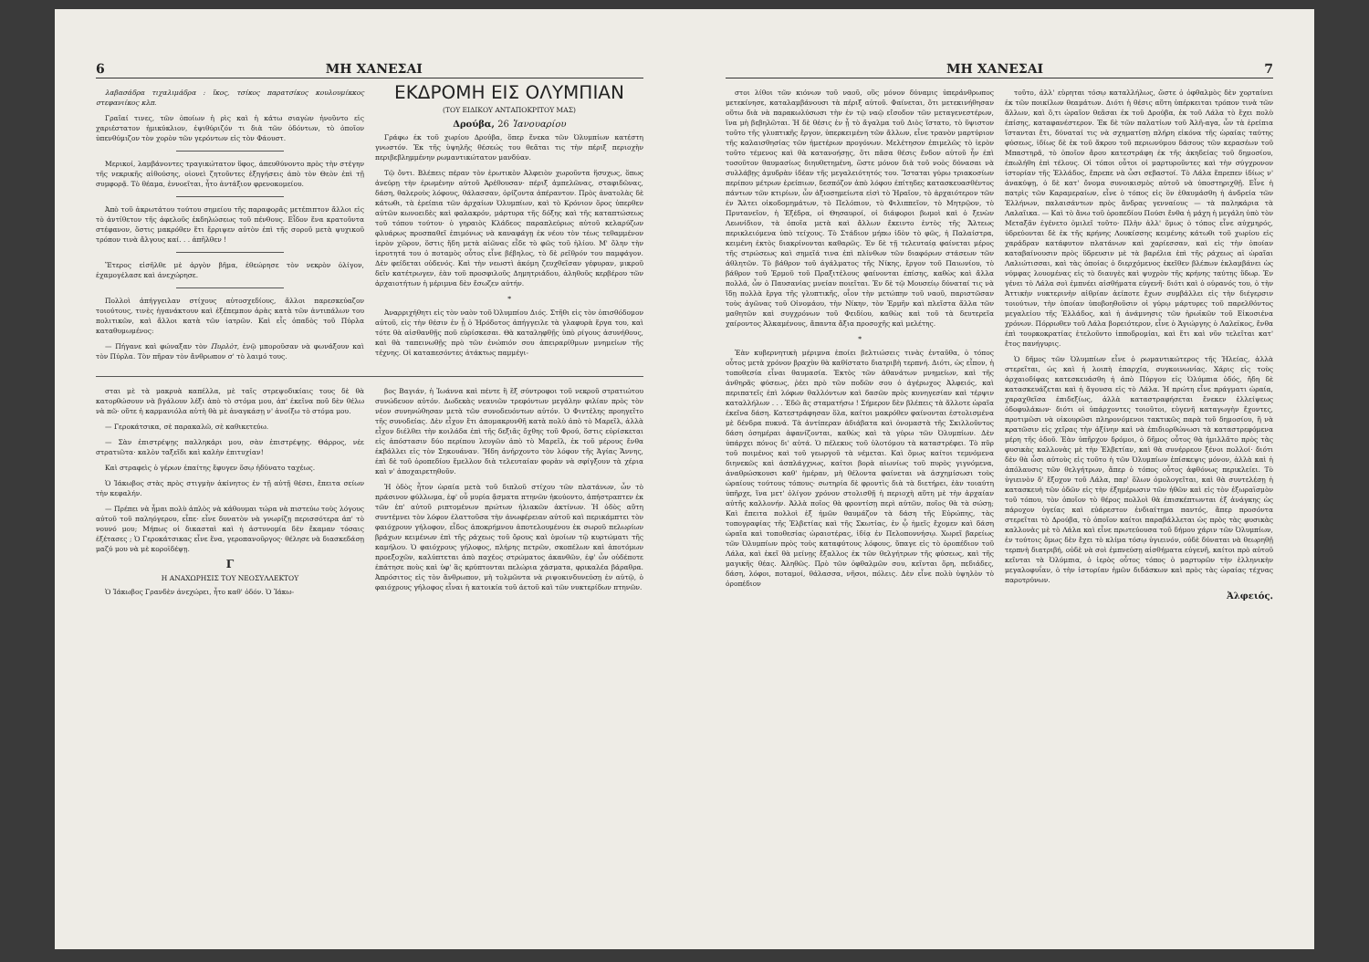6 ΜΗ ΧΑΝΕΣΑΙ
λαβασάδρα τιχαλιμάδρα : ἴκος, τσίκος παρατσίκος κουλουμίκκος στεφανιίκος κλπ.
Γραῖαί τινες, τῶν ὁποίων ἡ ρὶς καὶ ἡ κάτω σιαγὼν ἠνοῦντο εἰς χαριέστατον ἡμικύκλιον, ἐψιθύριζόν τι διὰ τῶν ὀδόντων, τὸ ὁποῖον ὑπενθύμιζον τὸν χορὸν τῶν γερόντων εἰς τὸν Φάουστ.
Μερικοί, λαμβάνοντες τραγικώτατον ὕφος, ἀπευθύνοντο πρὸς τὴν στέγην τῆς νεκρικῆς αἰθούσης, οἱονεὶ ζητοῦντες ἐξηγήσεις ἀπὸ τὸν Θεὸν ἐπὶ τῇ συμφορᾷ. Τὸ θέαμα, ἐννοεῖται, ἦτο ἀντάξιον φρενοκομείου.
Ἀπὸ τοῦ ἀκρωτάτου τούτου σημείου τῆς παραφορᾶς μετέπιπτον ἄλλοι εἰς τὸ ἀντίθετον τῆς ἀφελοῦς ἐκδηλώσεως τοῦ πένθους. Εἶδον ἕνα κρατοῦντα στέφανον, ὅστις μακρόθεν ἔτι ἔρριψεν αὐτὸν ἐπὶ τῆς σοροῦ μετὰ ψυχικοῦ τρόπον τινὰ ἄλγους καί. . . ἀπῆλθεν !
Ἕτερος εἰσῆλθε μὲ ἀργὸν βῆμα, ἐθεώρησε τὸν νεκρὸν ὀλίγον, ἐχαμογέλασε καὶ ἀνεχώρησε.
Πολλοὶ ἀπήγγειλαν στίχους αὐτοσχεδίους, ἄλλοι παρεσκεύαζον τοιούτους, τινὲς ἠγανάκτουν καὶ ἐξέπεμπον ἀρὰς κατὰ τῶν ἀντιπάλων του πολιτικῶν, καὶ ἄλλοι κατὰ τῶν ἰατρῶν. Καὶ εἷς ὀπαδὸς τοῦ Πύρλα καταθυμωμένος:
— Πήγανε καὶ φώναξαν τὸν Πυρλὸτ, ἐνῷ μποροῦσαν νὰ φωνάξουν καὶ τὸν Πύρλα. Τὸν πῆραν τὸν ἄνθρωπον σ' τὸ λαιμό τους.
ΕΚΔΡΟΜΗ ΕΙΣ ΟΛΥΜΠΙΑΝ
(ΤΟΥ ΕΙΔΙΚΟΥ ΑΝΤΑΠΟΚΡΙΤΟΥ ΜΑΣ)
Δρούβα, 26 Ἰανουαρίου
Γράφω ἐκ τοῦ χωρίου Δρούβα, ὅπερ ἕνεκα τῶν Ὀλυμπίων κατέστη γνωστόν. Ἐκ τῆς ὑψηλῆς θέσεώς του θεᾶται τις τὴν πέριξ περιοχὴν περιβεβλημμένην ρωμαντικώτατον μανδύαν.
Τῷ ὄντι. Βλέπεις πέραν τὸν ἐρωτικὸν Ἀλφειὸν χωροῦντα ἥσυχως, ὅπως ἀνεύρῃ τὴν ἐρωμένην αὐτοῦ Ἀρέθουσαν· πέριξ ἀμπελῶνας, σταφιδῶνας, δάση, θαλεροὺς λόφους, θάλασσαν, ὁρίζοντα ἀπέραντον. Πρὸς ἀνατολὰς δὲ κάτωθι, τὰ ἐρείπια τῶν ἀρχαίων Ὀλυμπίων, καὶ τὸ Κρόνιον ὄρος ὑπερθεν αὐτῶν κωνοειδὲς καὶ φαλακρόν, μάρτυρα τῆς δόξης καὶ τῆς καταπτώσεως τοῦ τόπου τούτου· ὁ γηραιὸς Κλάδεος παραπλεύρως αὐτοῦ κελαρύζων φλυάρως προσπαθεῖ ἐπιμόνως νὰ καναφάγῃ ἐκ νέου τὸν τέως τεθαμμένον ἱερὸν χῶρον, ὅστις ἤδη μετὰ αἰῶνας εἶδε τὸ φῶς τοῦ ἡλίου. Μ' ὅλην τὴν ἱεροτητά του ὁ ποταμὸς οὗτος εἶνε βέβηλος, τὸ δὲ ρεῖθρόν του παμφάγον. Δὲν φείδεται οὐδενός. Καὶ τὴν νεωστὶ ἀκόμη ζευχθεῖσαν γέφυραν, μικροῦ δεῖν κατέτρωγεν, ἐὰν τοῦ προσφιλοῦς Δημητριάδου, ἀληθοῦς κερβέρου τῶν ἀρχαιοτήτων ἡ μέριμνα δὲν ἔσωζεν αὐτήν.
*
Ἀναρριχήθητι εἰς τὸν ναὸν τοῦ Ὀλυμπίου Διός. Στῆθι εἰς τὸν ὀπισθόδομον αὐτοῦ, εἰς τὴν θέσιν ἐν ᾗ ὁ Ἡρόδοτος ἀπήγγειλε τὰ γλαφυρὰ ἔργα του, καὶ τότε θὰ αἰσθανθῇς ποῦ εὑρίσκεσαι. Θὰ καταληφθῇς ὑπὸ ρίγους ἀσυνήθους, καὶ θὰ ταπεινωθῇς πρὸ τῶν ἐνώπιόν σου ἀπειραρίθμων μνημείων τῆς τέχνης. Οἱ καταπεσόντες ἀτάκτως παμμέγι-
σται μὲ τὰ μακρυὰ καπέλλα, μὲ ταῖς στρεψοδικίαις τους δὲ θὰ κατορθώσουν νὰ βγάλουν λέξι ἀπὸ τὸ στόμα μου, ἀπ' ἐκεῖνα ποῦ δὲν θέλω νὰ πῶ· οὔτε ἡ καρμανιόλα αὐτὴ θὰ μὲ ἀναγκάσῃ ν' ἀνοίξω τὸ στόμα μου.
— Γεροκάτσικα, σὲ παρακαλῶ, σὲ καθικετεύω.
— Σὰν ἐπιστρέψῃς παλληκάρι μου, σὰν ἐπιστρέψῃς. Θάρρος, νέε στρατιῶτα· καλὸν ταξεῖδι καὶ καλὴν ἐπιτυχίαν!
Καὶ στραφεὶς ὁ γέρων ἐπαίτης ἔφυγεν ὅσῳ ἠδύνατο ταχέως.
Ὁ Ἰάκωβος στὰς πρὸς στιγμὴν ἀκίνητος ἐν τῇ αὐτῇ θέσει, ἔπειτα σείων τὴν κεφαλήν.
— Πρέπει νὰ ἦμαι πολὺ ἁπλὸς νὰ κάθουμαι τώρα νὰ πιστεύω τοὺς λόγους αὐτοῦ τοῦ παληόγερου, εἶπε· εἶνε δυνατὸν νὰ γνωρίζῃ περισσότερα ἀπ' τὸ νουνό μου; Μήπως οἱ δικασταὶ καὶ ἡ ἀστυνομία δὲν ἔκαμαν τόσαις ἐξέτασες ; Ὁ Γεροκάτσικας εἶνε ἕνα, γεροπανοῦργος· θέλησε νὰ διασκεδάσῃ μαζύ μου νὰ μὲ κοροϊδέψῃ.
Γ
Η ΑΝΑΧΩΡΗΣΙΣ ΤΟΥ ΝΕΟΣΥΛΛΕΚΤΟΥ
Ὁ Ἰάκωβος Γρανδὲν ἀνεχώρει, ἦτο καθ' ὁδόν. Ὁ Ἰάκω-
βος Βαγιάν, ἡ Ἰωάννα καὶ πέντε ἢ ἓξ σύντροφοι τοῦ νεκροῦ στρατιώτου συνώδευον αὐτόν. Δωδεκὰς νεανιῶν τρεφόντων μεγάλην φιλίαν πρὸς τὸν νέον συνηνώθησαν μετὰ τῶν συνοδευόντων αὐτόν. Ὁ Φιντέλης προηγεῖτο τῆς συνοδείας. Δὲν εἶχον ἔτι ἀπομακρυνθῆ κατὰ πολὺ ἀπὸ τὸ Μαρεῖλ, ἀλλὰ εἶχον διέλθει τὴν κοιλάδα ἐπὶ τῆς δεξιᾶς ὄχθης τοῦ Φρού, ὅστις εὑρίσκεται εἰς ἀπόστασιν δύο περίπου λευγῶν ἀπὸ τὸ Μαρεῖλ, ἐκ τοῦ μέρους ἔνθα ἐκβάλλει εἰς τὸν Σηκουάναν. Ἤδη ἀνήρχοντο τὸν λόφον τῆς Ἁγίας Ἄννης, ἐπὶ δὲ τοῦ ὀροπεδίου ἔμελλον διὰ τελευταίαν φορὰν νὰ σφίγξουν τὰ χέρια καὶ ν' ἀποχαιρετηθοῦν.
Ἡ ὁδὸς ἦτον ὡραία μετὰ τοῦ διπλοῦ στίχου τῶν πλατάνων, ὧν τὸ πράσινον φύλλωμα, ἐφ' οὗ μυρία ᾄσματα πτηνῶν ἠκούοντο, ἀπήστραπτεν ἐκ τῶν ἐπ' αὐτοῦ ριπτομένων πρώτων ἡλιακῶν ἀκτίνων. Ἡ ὁδὸς αὕτη συντέμνει τὸν λόφον ἐλαττοῦσα τὴν ἀνωφέρειαν αὐτοῦ καὶ περικάμπτει τὸν φαιόχρουν γήλοφον, εἶδος ἀποκρήμνου ἀποτελουμένου ἐκ σωροῦ πελωρίων βράχων κειμένων ἐπὶ τῆς ράχεως τοῦ ὄρους καὶ ὁμοίων τῷ κυρτώματι τῆς καμήλου. Ὁ φαιόχρους γήλοφος, πλήρης πετρῶν, σκοπέλων καὶ ἀποτόμων προεξοχῶν, καλύπτεται ἀπὸ παχέος στρώματος ἀκανθῶν, ἐφ' ὧν οὐδέποτε ἐπάτησε ποὺς καὶ ὑφ' ἃς κρύπτονται πελώρια χάσματα, φρικαλέα βάραθρα. Ἀπρόσιτος εἰς τὸν ἄνθρωπον, μὴ τολμῶντα νὰ ριψοκινδυνεύσῃ ἐν αὐτῷ, ὁ φαιόχρους γήλοφος εἶναι ἡ κατοικία τοῦ ἀετοῦ καὶ τῶν νυκτερίδων πτηνῶν.
ΜΗ ΧΑΝΕΣΑΙ 7
στοι λίθοι τῶν κιόνων τοῦ ναοῦ, οὓς μόνον δύναμις ὑπεράνθρωπος μετεκίνησε, καταλαμβάνουσι τὰ πέριξ αὐτοῦ. Φαίνεται, ὅτι μετεκινήθησαν οὕτω διὰ νὰ παρακωλύσωσι τὴν ἐν τῷ ναῷ εἴσοδον τῶν μεταγενεστέρων, ἵνα μὴ βεβηλῶται. Ἡ δὲ θέσις ἐν ᾗ τὸ ἄγαλμα τοῦ Διὸς ἵστατο, τὸ ὕψιστον τοῦτο τῆς γλυπτικῆς ἔργον, ὑπερκειμένη τῶν ἄλλων, εἶνε τρανὸν μαρτύριον τῆς καλαισθησίας τῶν ἡμετέρων προγόνων. Μελέτησον ἐπιμελῶς τὸ ἱερὸν τοῦτο τέμενος καὶ θὰ κατανοήσῃς, ὅτι πᾶσα θέσις ἔνδον αὐτοῦ ἦν ἐπὶ τοσοῦτον θαυμασίως διηυθετημένη, ὥστε μόνον διὰ τοῦ νοὸς δύνασαι νὰ συλλάβῃς ἀμυδρὰν ἰδέαν τῆς μεγαλειότητός του. Ἵσταται γύρω τριακοσίων περίπου μέτρων ἐρείπιων, δεσπόζον ἀπὸ λόφου ἐπίτηδες κατασκευασθέντος πάντων τῶν κτιρίων, ὧν ἀξιοσημείωτα εἰσὶ τὸ Ἡραῖον, τὸ ἀρχαιότερον τῶν ἐν Ἄλτει οἰκοδομημάτων, τὸ Πελόπιον, τὸ Φιλιππεῖον, τὸ Μητρῷον, τὸ Πρυτανεῖον, ἡ Ἐξέδρα, οἱ Θησαυροί, οἱ διάφοροι βωμοὶ καὶ ὁ ξενὼν Λεωνίδιον, τὰ ὁποῖα μετὰ καὶ ἄλλων ἔκειντο ἐντὸς τῆς Ἄλτεως περικλειόμενα ὑπὸ τείχους. Τὸ Στάδιον μήπω ἰδὸν τὸ φῶς, ἡ Παλαίστρα, κειμένη ἐκτὸς διακρίνονται καθαρῶς. Ἐν δὲ τῇ τελευταίᾳ φαίνεται μέρος τῆς στρώσεως καὶ σημεῖά τινα ἐπὶ πλίνθων τῶν διαφόρων στάσεων τῶν ἀθλητῶν. Τὸ βάθρον τοῦ ἀγάλματος τῆς Νίκης, ἔργον τοῦ Παιωνίου, τὸ βάθρον τοῦ Ἑρμοῦ τοῦ Πραξιτέλους φαίνονται ἐπίσης, καθὼς καὶ ἄλλα πολλά, ὧν ὁ Παυσανίας μνείαν ποιεῖται. Ἐν δὲ τῷ Μουσείῳ δύναταί τις νὰ ἴδῃ πολλὰ ἔργα τῆς γλυπτικῆς, οἷον τὴν μετώπην τοῦ ναοῦ, παριστῶσαν τοὺς ἀγῶνας τοῦ Οἰνομάου, τὴν Νίκην, τὸν Ἑρμῆν καὶ πλεῖστα ἄλλα τῶν μαθητῶν καὶ συγχρόνων τοῦ Φειδίου, καθὼς καὶ τοῦ τὰ δευτερεῖα χαίροντος Ἀλκαμένους, ἅπαντα ἄξια προσοχῆς καὶ μελέτης.
*
Ἐὰν κυβερνητικὴ μέριμνα ἐποίει βελτιώσεις τινὰς ἐνταῦθα, ὁ τόπος οὗτος μετὰ χρόνον βραχὺν θὰ καθίστατο διατριβὴ τερπνή. Διότι, ὡς εἶπον, ἡ τοποθεσία εἶναι θαυμασία. Ἐκτὸς τῶν ἀθανάτων μνημείων, καὶ τῆς ἀνθηρᾶς φύσεως, ῥέει πρὸ τῶν ποδῶν σου ὁ ἀγέρωχος Ἀλφειός, καὶ περιπατεῖς ἐπὶ λόφων θαλλόντων καὶ δασῶν πρὸς κυνηγεσίαν καὶ τέρψιν καταλλήλων . . . Ἐδῶ ἂς σταματήσω ! Σήμερον δὲν βλέπεις τὰ ἄλλοτε ὡραῖα ἐκεῖνα δάση. Κατεστράφησαν ὅλα, καίτοι μακρόθεν φαίνονται ἐστολισμένα μὲ δένδρα πυκνά. Τὰ ἀντίπεραν ἀδιάβατα καὶ ὀνομαστὰ τῆς Σκιλλοῦντος δάση ὁσημέραι ἀφανίζονται, καθὼς καὶ τὰ γύρω τῶν Ὀλυμπίων. Δὲν ὑπάρχει πόνος δι' αὐτά. Ὁ πέλεκυς τοῦ ὑλοτόμου τὰ καταστρέφει. Τὸ πῦρ τοῦ ποιμένος καὶ τοῦ γεωργοῦ τὰ νέμεται. Καὶ ὅμως καίτοι τεμνόμενα διηνεκῶς καὶ ἀσπλάγχνως, καίτοι βορὰ αἰωνίως τοῦ πυρὸς γιγνόμενα, ἀναθρώσκουσι καθ' ἡμέραν, μὴ θέλοντα φαίνεται νὰ ἀσχημίσωσι τοὺς ὡραίους τούτους τόπους· σωτηρία δὲ φροντὶς διὰ τὰ διετήρει, ἐὰν τοιαύτη ὑπῆρχε, ἵνα μετ' ὀλίγον χρόνον στολισθῇ ἡ περιοχὴ αὕτη μὲ τὴν ἀρχαίαν αὐτῆς καλλονήν. Ἀλλὰ ποῖος θὰ φροντίσῃ περὶ αὐτῶν, ποῖος θὰ τὰ σώσῃ; Καὶ ἔπειτα πολλοὶ ἐξ ἡμῶν θαυμάζον τὰ δάση τῆς Εὐρώπης, τὰς τοπογραφίας τῆς Ἑλβετίας καὶ τῆς Σκωτίας, ἐν ᾧ ἡμεῖς ἔχομεν καὶ δάση ὡραῖα καὶ τοποθεσίας ὡραιοτέρας, ἰδίᾳ ἐν Πελοποννήσῳ. Χωρεῖ βαρείως τῶν Ὀλυμπίων πρὸς τοὺς καταφύτους λόφους, ὕπαγε εἰς τὸ ὀροπέδιον τοῦ Λάλα, καὶ ἐκεῖ θὰ μείνῃς ἔξαλλος ἐκ τῶν θελγήτρων τῆς φύσεως, καὶ τῆς μαγικῆς θέας. Ἀληθῶς. Πρὸ τῶν ὀφθαλμῶν σου, κεῖνται ὄρη, πεδιάδες, δάση, λόφοι, ποταμοί, θάλασσα, νῆσοι, πόλεις. Δὲν εἶνε πολὺ ὑψηλὸν τὸ ὀροπέδιον
τοῦτο, ἀλλ' εὑρηται τόσῳ καταλλήλως, ὥστε ὁ ὀφθαλμὸς δὲν χορταίνει ἐκ τῶν ποικίλων θεαμάτων. Διότι ἡ θέσις αὕτη ὑπέρκειται τρόπον τινὰ τῶν ἄλλων, καὶ ὅ,τι ὡραῖον θεᾶσαι ἐκ τοῦ Δρούβα, ἐκ τοῦ Λάλα τὸ ἔχει πολὺ ἐπίσης, καταφανέστερον. Ἐκ δὲ τῶν παλατίων τοῦ Ἀλῆ-αγα, ὧν τὰ ἐρείπια ἵστανται ἔτι, δύναταί τις νὰ σχηματίσῃ πλήρη εἰκόνα τῆς ὡραίας ταύτης φύσεως, ἰδίως δὲ ἐκ τοῦ ἄκρου τοῦ περιωνύμου δάσους τῶν κερασέων τοῦ Μπαστηρᾶ, τὸ ὁποῖον ἄρου κατεστράφη ἐκ τῆς ἀκηδείας τοῦ δημοσίου, ἐπωλήθη ἐπὶ τέλους. Οἱ τόποι οὗτοι οἱ μαρτυροῦντες καὶ τὴν σύγχρονον ἱστορίαν τῆς Ἑλλάδος, ἔπρεπε νὰ ὦσι σεβαστοί. Τὸ Λάλα ἔπρεπεν ἰδίως ν' ἀνακύψῃ, ὁ δὲ κατ' ὄνομα συνοικισμὸς αὐτοῦ νὰ ὑποστηριχθῇ. Εἶνε ἡ πατρὶς τῶν Καραμεραίων, εἶνε ὁ τόπος εἰς ὃν ἐθαυμάσθη ἡ ἀνδρεία τῶν Ἑλλήνων, παλαισάντων πρὸς ἄνδρας γενναίους — τὰ παληκάρια τὰ Λαλαῖικα. — Καὶ τὸ ἄνω τοῦ ὀροπεδίου Πούσι ἔνθα ἡ μάχη ἡ μεγάλη ὑπὸ τὸν Μεταξᾶν ἐγένετο ὁμιλεῖ τοῦτο· Πλὴν ἀλλ' ὅμως ὁ τόπος εἶνε αὐχμηρός, ὑδρεύονται δὲ ἐκ τῆς κρήνης Λουκίσσης κειμένης κάτωθι τοῦ χωρίου εἰς χαράδραν κατάφυτον πλατάνων καὶ χαρίεσσαν, καὶ εἰς τὴν ὁποίαν καταβαίνουσιν πρὸς ὕδρευσιν μὲ τὰ βαρέλια ἐπὶ τῆς ράχεως αἱ ὡραῖαι Λαλιώτισσαι, καὶ τὰς ὁποίας ὁ διερχόμενος ἐκεῖθεν βλέπων ἐκλαμβάνει ὡς νύμφας λουομένας εἰς τὸ διαυγὲς καὶ ψυχρὸν τῆς κρήνης ταύτης ὕδωρ. Ἐν γένει τὸ Λάλα σοὶ ἐμπνέει αἰσθήματα εὐγενῆ· διότι καὶ ὁ οὐρανός του, ὁ τὴν Ἀττικὴν νυκτερινὴν αἰθρίαν ἀείποτε ἔχων συμβάλλει εἰς τὴν διέγερσιν τοιούτων, τὴν ὁποίαν ὑποβοηθοῦσιν οἱ γύρῳ μάρτυρες τοῦ παρελθόντος μεγαλείου τῆς Ἑλλάδος, καὶ ἡ ἀνάμνησις τῶν ἡρωϊκῶν τοῦ Εἰκοσιένα χρόνων. Πόρρωθεν τοῦ Λάλα βορειότερον, εἶνε ὁ Ἁγιώργης ὁ Λαλεϊκος, ἔνθα ἐπὶ τουρκοκρατίας ἐτελοῦντο ἱπποδρομίαι, καὶ ἔτι καὶ νῦν τελεῖται κατ' ἔτος πανήγυρις.
Ὁ δῆμος τῶν Ὀλυμπίων εἶνε ὁ ρωμαντικώτερος τῆς Ἠλείας, ἀλλὰ στερεῖται, ὡς καὶ ἡ λοιπὴ ἐπαρχία, συγκοινωνίας. Χάρις εἰς τοὺς ἀρχαιοδίφας κατεσκευάσθη ἡ ἀπὸ Πύργου εἰς Ὀλύμπια ὁδός, ἤδη δὲ κατασκευάζεται καὶ ἡ ἄγουσα εἰς τὸ Λάλα. Ἡ πρώτη εἶνε πράγματι ὡραία, χαραχθεῖσα ἐπιδεξίως, ἀλλὰ καταστραφήσεται ἕνεκεν ἐλλείψεως ὁδοφυλάκων· διότι οἱ ὑπάρχοντες τοιοῦτοι, εὐγενῆ καταγωγὴν ἔχοντες, προτιμῶσι νὰ οἰκουρῶσι πληρονόμενοι τακτικῶς παρὰ τοῦ δημοσίου, ἢ νὰ κρατῶσιν εἰς χεῖρας τὴν ἀξίνην καὶ νὰ ἐπιδιορθώνωσι τὰ καταστρεφόμενα μέρη τῆς ὁδοῦ. Ἐὰν ὑπῆρχον δρόμοι, ὁ δῆμος οὗτος θὰ ἡμιλλᾶτο πρὸς τὰς φυσικὰς καλλονὰς μὲ τὴν Ἑλβετίαν, καὶ θὰ συνέρρεον ξένοι πολλοί· διότι δὲν θὰ ὦσι αὐτοὺς εἰς τοῦτο ἡ τῶν Ὀλυμπίων ἐπίσκεψις μόνον, ἀλλὰ καὶ ἡ ἀπόλαυσις τῶν θελγήτρων, ἅπερ ὁ τόπος οὗτος ἀφθόνως περικλείει. Τὸ ὑγιεινὸν δ' ἔξοχον τοῦ Λάλα, παρ' ὅλων ὁμολογεῖται, καὶ θὰ συντελέσῃ ἡ κατασκευὴ τῶν ὁδῶν εἰς τὴν ἐξημέρωσιν τῶν ἠθῶν καὶ εἰς τὸν ἐξωραϊσμὸν τοῦ τόπου, τὸν ὁποῖον τὸ θέρος πολλοὶ θὰ ἐπισκέπτωνται ἐξ ἀνάγκης ὡς πάροχον ὑγείας καὶ εὐάρεστον ἐνδιαίτημα παντός, ἅπερ προσόντα στερεῖται τὸ Δρούβα, τὸ ὁποῖον καίτοι παραβάλλεται ὡς πρὸς τὰς φυσικὰς καλλονὰς μὲ τὸ Λάλα καὶ εἶνε πρωτεύουσα τοῦ δήμου χάριν τῶν Ὀλυμπίων, ἐν τούτοις ὅμως δὲν ἔχει τὸ κλίμα τόσῳ ὑγιεινόν, οὐδὲ δύναται νὰ θεωρηθῇ τερπνὴ διατριβή, οὐδὲ νὰ σοὶ ἐμπνεύσῃ αἰσθήματα εὐγενῆ, καίτοι πρὸ αὐτοῦ κεῖνται τὰ Ὀλύμπια, ὁ ἱερὸς οὗτος τόπος ὁ μαρτυρῶν τὴν ἑλληνικὴν μεγαλοφυΐαν, ὁ τὴν ἱστορίαν ἡμῶν διδάσκων καὶ πρὸς τὰς ὡραίας τέχνας παροτρύνων.
Ἀλφειός.